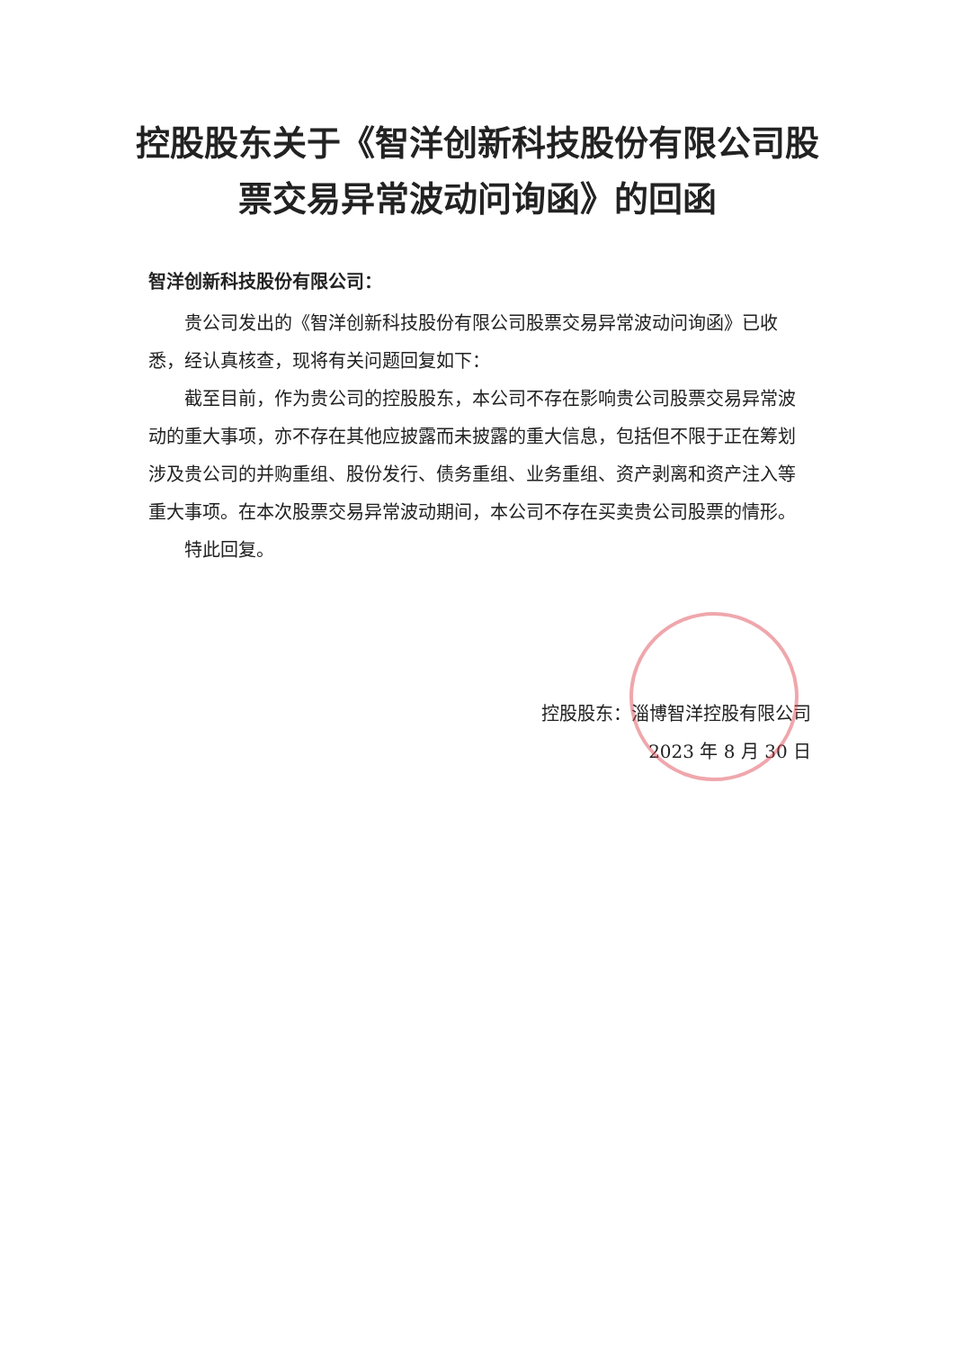控股股东关于《智洋创新科技股份有限公司股票交易异常波动问询函》的回函
智洋创新科技股份有限公司：
贵公司发出的《智洋创新科技股份有限公司股票交易异常波动问询函》已收悉，经认真核查，现将有关问题回复如下：
截至目前，作为贵公司的控股股东，本公司不存在影响贵公司股票交易异常波动的重大事项，亦不存在其他应披露而未披露的重大信息，包括但不限于正在筹划涉及贵公司的并购重组、股份发行、债务重组、业务重组、资产剥离和资产注入等重大事项。在本次股票交易异常波动期间，本公司不存在买卖贵公司股票的情形。
特此回复。
控股股东：淄博智洋控股有限公司
2023 年 8 月 30 日